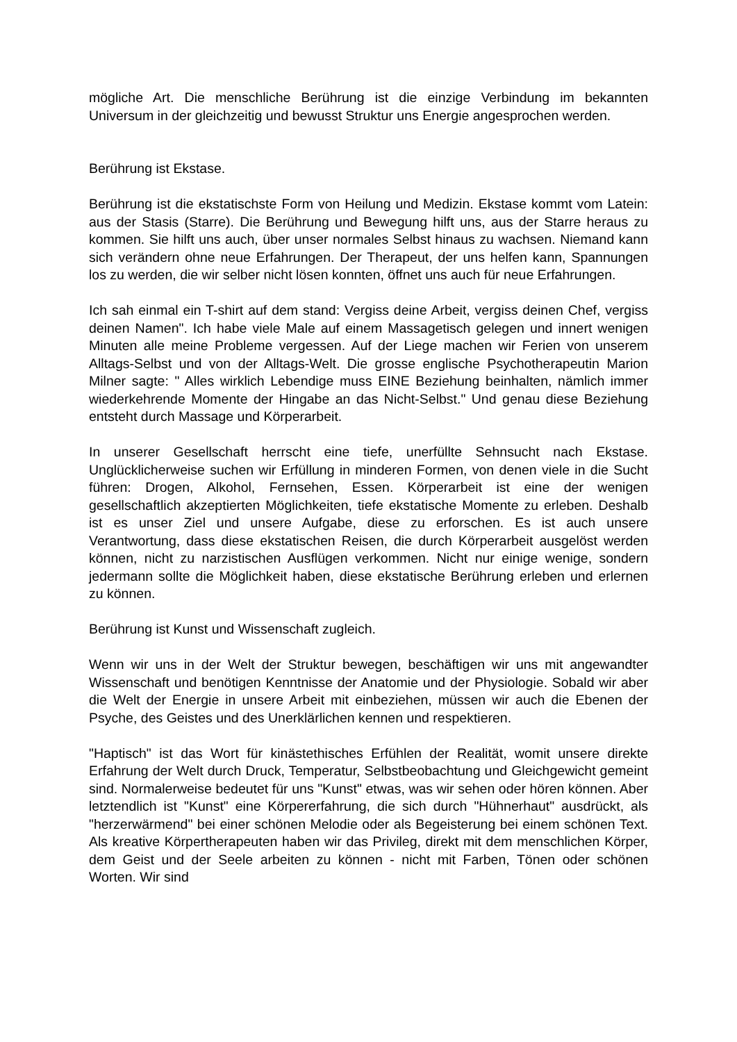mögliche Art. Die menschliche Berührung ist die einzige Verbindung im bekannten Universum in der gleichzeitig und bewusst Struktur uns Energie angesprochen werden.
Berührung ist Ekstase.
Berührung ist die ekstatischste Form von Heilung und Medizin. Ekstase kommt vom Latein: aus der Stasis (Starre). Die Berührung und Bewegung hilft uns, aus der Starre heraus zu kommen. Sie hilft uns auch, über unser normales Selbst hinaus zu wachsen. Niemand kann sich verändern ohne neue Erfahrungen. Der Therapeut, der uns helfen kann, Spannungen los zu werden, die wir selber nicht lösen konnten, öffnet uns auch für neue Erfahrungen.
Ich sah einmal ein T-shirt auf dem stand: Vergiss deine Arbeit, vergiss deinen Chef, vergiss deinen Namen". Ich habe viele Male auf einem Massagetisch gelegen und innert wenigen Minuten alle meine Probleme vergessen. Auf der Liege machen wir Ferien von unserem Alltags-Selbst und von der Alltags-Welt. Die grosse englische Psychotherapeutin Marion Milner sagte: " Alles wirklich Lebendige muss EINE Beziehung beinhalten, nämlich immer wiederkehrende Momente der Hingabe an das Nicht-Selbst." Und genau diese Beziehung entsteht durch Massage und Körperarbeit.
In unserer Gesellschaft herrscht eine tiefe, unerfüllte Sehnsucht nach Ekstase. Unglücklicherweise suchen wir Erfüllung in minderen Formen, von denen viele in die Sucht führen: Drogen, Alkohol, Fernsehen, Essen. Körperarbeit ist eine der wenigen gesellschaftlich akzeptierten Möglichkeiten, tiefe ekstatische Momente zu erleben. Deshalb ist es unser Ziel und unsere Aufgabe, diese zu erforschen. Es ist auch unsere Verantwortung, dass diese ekstatischen Reisen, die durch Körperarbeit ausgelöst werden können, nicht zu narzistischen Ausflügen verkommen. Nicht nur einige wenige, sondern jedermann sollte die Möglichkeit haben, diese ekstatische Berührung erleben und erlernen zu können.
Berührung ist Kunst und Wissenschaft zugleich.
Wenn wir uns in der Welt der Struktur bewegen, beschäftigen wir uns mit angewandter Wissenschaft und benötigen Kenntnisse der Anatomie und der Physiologie. Sobald wir aber die Welt der Energie in unsere Arbeit mit einbeziehen, müssen wir auch die Ebenen der Psyche, des Geistes und des Unerklärlichen kennen und respektieren.
"Haptisch" ist das Wort für kinästethisches Erfühlen der Realität, womit unsere direkte Erfahrung der Welt durch Druck, Temperatur, Selbstbeobachtung und Gleichgewicht gemeint sind. Normalerweise bedeutet für uns "Kunst" etwas, was wir sehen oder hören können. Aber letztendlich ist "Kunst" eine Körpererfahrung, die sich durch "Hühnerhaut" ausdrückt, als "herzerwärmend" bei einer schönen Melodie oder als Begeisterung bei einem schönen Text. Als kreative Körpertherapeuten haben wir das Privileg, direkt mit dem menschlichen Körper, dem Geist und der Seele arbeiten zu können - nicht mit Farben, Tönen oder schönen Worten. Wir sind